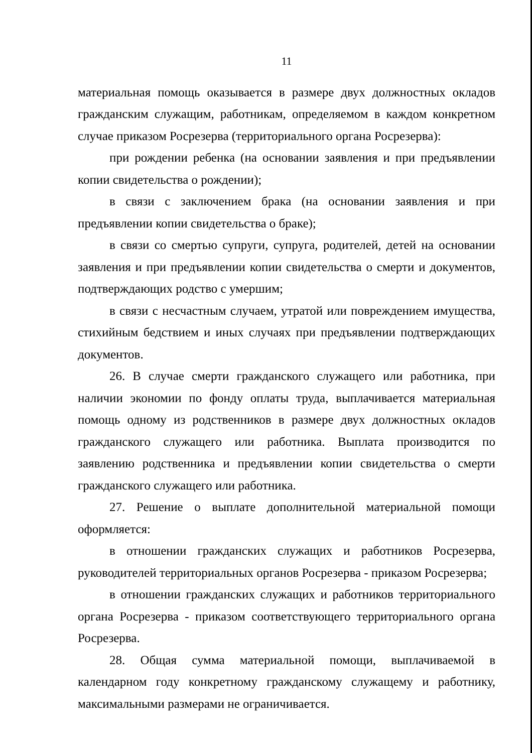11
материальная помощь оказывается в размере двух должностных окладов гражданским служащим, работникам, определяемом в каждом конкретном случае приказом Росрезерва (территориального органа Росрезерва):
при рождении ребенка (на основании заявления и при предъявлении копии свидетельства о рождении);
в связи с заключением брака (на основании заявления и при предъявлении копии свидетельства о браке);
в связи со смертью супруги, супруга, родителей, детей на основании заявления и при предъявлении копии свидетельства о смерти и документов, подтверждающих родство с умершим;
в связи с несчастным случаем, утратой или повреждением имущества, стихийным бедствием и иных случаях при предъявлении подтверждающих документов.
26. В случае смерти гражданского служащего или работника, при наличии экономии по фонду оплаты труда, выплачивается материальная помощь одному из родственников в размере двух должностных окладов гражданского служащего или работника. Выплата производится по заявлению родственника и предъявлении копии свидетельства о смерти гражданского служащего или работника.
27. Решение о выплате дополнительной материальной помощи оформляется:
в отношении гражданских служащих и работников Росрезерва, руководителей территориальных органов Росрезерва - приказом Росрезерва;
в отношении гражданских служащих и работников территориального органа Росрезерва - приказом соответствующего территориального органа Росрезерва.
28. Общая сумма материальной помощи, выплачиваемой в календарном году конкретному гражданскому служащему и работнику, максимальными размерами не ограничивается.